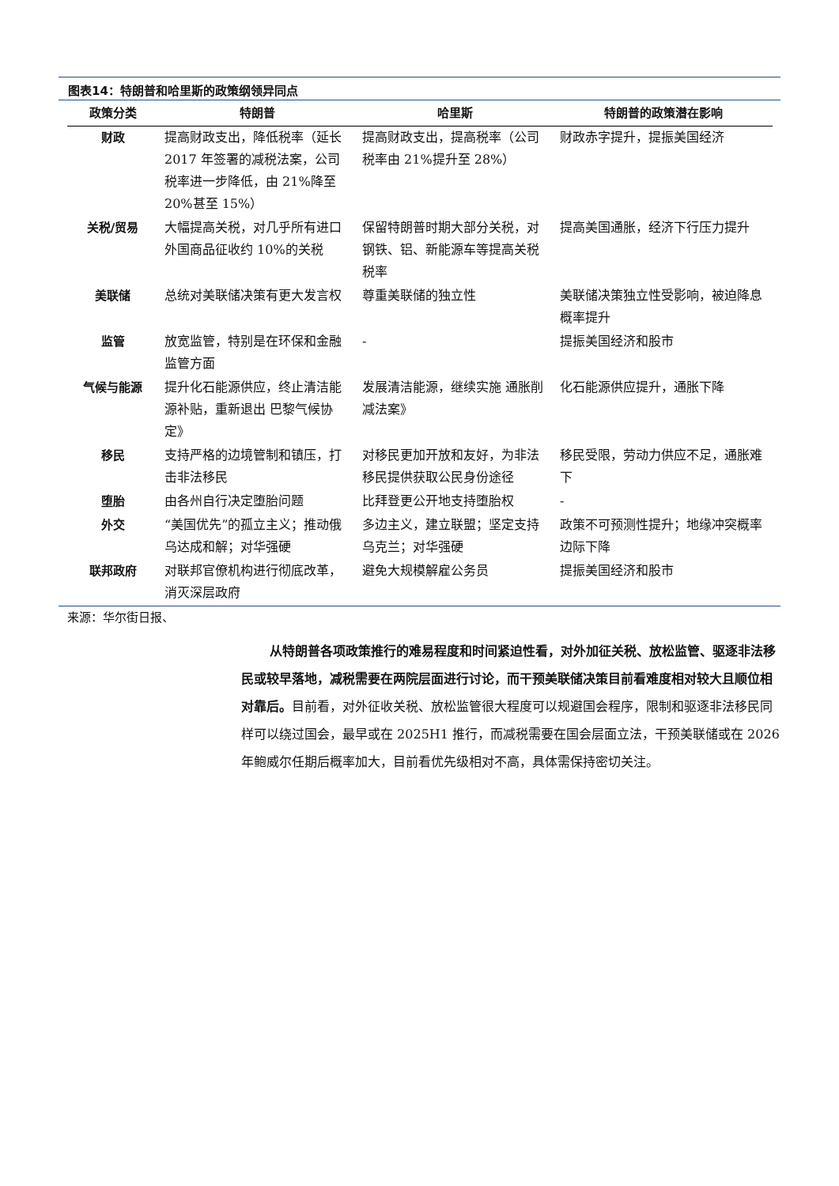图表14：特朗普和哈里斯的政策纲领异同点
| 政策分类 | 特朗普 | 哈里斯 | 特朗普的政策潜在影响 |
| --- | --- | --- | --- |
| 财政 | 提高财政支出，降低税率（延长 2017 年签署的减税法案，公司税率进一步降低，由 21%降至 20%甚至 15%） | 提高财政支出，提高税率（公司税率由 21%提升至 28%） | 财政赤字提升，提振美国经济 |
| 关税/贸易 | 大幅提高关税，对几乎所有进口外国商品征收约 10%的关税 | 保留特朗普时期大部分关税，对钢铁、铝、新能源车等提高关税税率 | 提高美国通胀，经济下行压力提升 |
| 美联储 | 总统对美联储决策有更大发言权 | 尊重美联储的独立性 | 美联储决策独立性受影响，被迫降息概率提升 |
| 监管 | 放宽监管，特别是在环保和金融监管方面 | - | 提振美国经济和股市 |
| 气候与能源 | 提升化石能源供应，终止清洁能源补贴，重新退出 巴黎气候协定》 | 发展清洁能源，继续实施 通胀削减法案》 | 化石能源供应提升，通胀下降 |
| 移民 | 支持严格的边境管制和镇压，打击非法移民 | 对移民更加开放和友好，为非法移民提供获取公民身份途径 | 移民受限，劳动力供应不足，通胀难下 |
| 堕胎 | 由各州自行决定堕胎问题 | 比拜登更公开地支持堕胎权 | - |
| 外交 | “美国优先”的孤立主义；推动俄乌达成和解；对华强硬 | 多边主义，建立联盟；坚定支持乌克兰；对华强硬 | 政策不可预测性提升；地缘冲突概率边际下降 |
| 联邦政府 | 对联邦官僚机构进行彻底改革，消灭深层政府 | 避免大规模解雇公务员 | 提振美国经济和股市 |
来源：华尔街日报、
从特朗普各项政策推行的难易程度和时间紧迫性看，对外加征关税、放松监管、驱逐非法移民或较早落地，减税需要在两院层面进行讨论，而干预美联储决策目前看难度相对较大且顺位相对靠后。目前看，对外征收关税、放松监管很大程度可以规避国会程序，限制和驱逐非法移民同样可以绕过国会，最早或在 2025H1 推行，而减税需要在国会层面立法，干预美联储或在 2026 年鲍威尔任期后概率加大，目前看优先级相对不高，具体需保持密切关注。